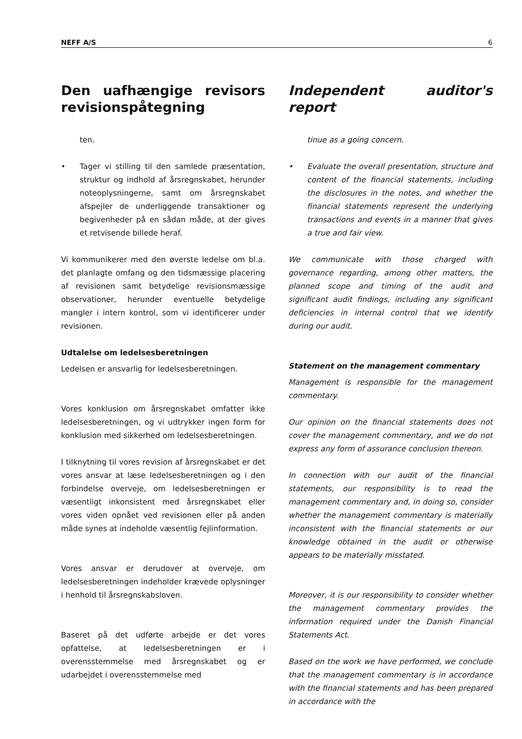NEFF A/S 6
Den uafhængige revisors revisionspåtegning
ten.
• Tager vi stilling til den samlede præsentation, struktur og indhold af årsregnskabet, herunder noteoplysningerne, samt om årsregnskabet afspejler de underliggende transaktioner og begivenheder på en sådan måde, at der gives et retvisende billede heraf.
Vi kommunikerer med den øverste ledelse om bl.a. det planlagte omfang og den tidsmæssige placering af revisionen samt betydelige revisionsmæssige observationer, herunder eventuelle betydelige mangler i intern kontrol, som vi identificerer under revisionen.
Udtalelse om ledelsesberetningen
Ledelsen er ansvarlig for ledelsesberetningen.
Vores konklusion om årsregnskabet omfatter ikke ledelsesberetningen, og vi udtrykker ingen form for konklusion med sikkerhed om ledelsesberetningen.
I tilknytning til vores revision af årsregnskabet er det vores ansvar at læse ledelsesberetningen og i den forbindelse overveje, om ledelsesberetningen er væsentligt inkonsistent med årsregnskabet eller vores viden opnået ved revisionen eller på anden måde synes at indeholde væsentlig fejlinformation.
Vores ansvar er derudover at overveje, om ledelsesberetningen indeholder krævede oplysninger i henhold til årsregnskabsloven.
Baseret på det udførte arbejde er det vores opfattelse, at ledelsesberetningen er i overensstemmelse med årsregnskabet og er udarbejdet i overensstemmelse med
Independent auditor's report
tinue as a going concern.
• Evaluate the overall presentation, structure and content of the financial statements, including the disclosures in the notes, and whether the financial statements represent the underlying transactions and events in a manner that gives a true and fair view.
We communicate with those charged with governance regarding, among other matters, the planned scope and timing of the audit and significant audit findings, including any significant deficiencies in internal control that we identify during our audit.
Statement on the management commentary
Management is responsible for the management commentary.
Our opinion on the financial statements does not cover the management commentary, and we do not express any form of assurance conclusion thereon.
In connection with our audit of the financial statements, our responsibility is to read the management commentary and, in doing so, consider whether the management commentary is materially inconsistent with the financial statements or our knowledge obtained in the audit or otherwise appears to be materially misstated.
Moreover, it is our responsibility to consider whether the management commentary provides the information required under the Danish Financial Statements Act.
Based on the work we have performed, we conclude that the management commentary is in accordance with the financial statements and has been prepared in accordance with the